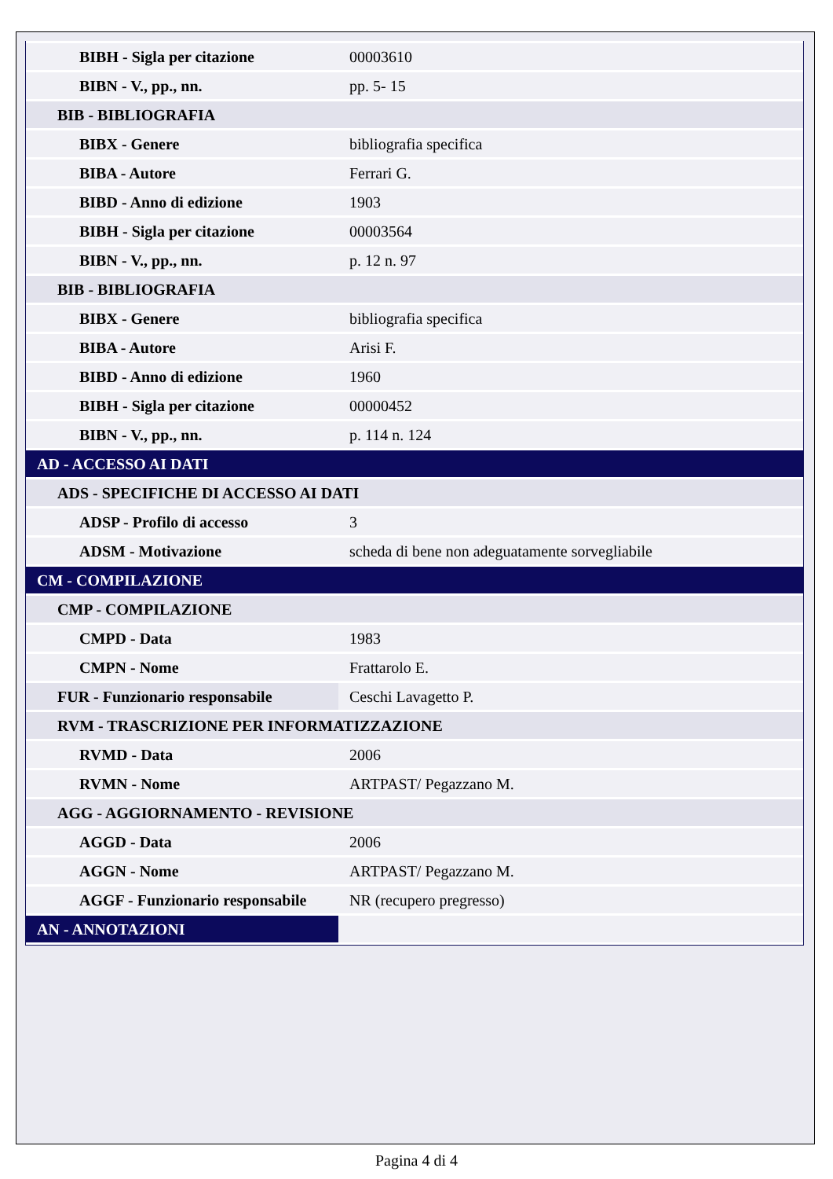| BIBH - Sigla per citazione | 00003610 |
| BIBN - V., pp., nn. | pp. 5- 15 |
| BIB - BIBLIOGRAFIA | |
| BIBX - Genere | bibliografia specifica |
| BIBA - Autore | Ferrari G. |
| BIBD - Anno di edizione | 1903 |
| BIBH - Sigla per citazione | 00003564 |
| BIBN - V., pp., nn. | p. 12 n. 97 |
| BIB - BIBLIOGRAFIA | |
| BIBX - Genere | bibliografia specifica |
| BIBA - Autore | Arisi F. |
| BIBD - Anno di edizione | 1960 |
| BIBH - Sigla per citazione | 00000452 |
| BIBN - V., pp., nn. | p. 114 n. 124 |
| AD - ACCESSO AI DATI | |
| ADS - SPECIFICHE DI ACCESSO AI DATI | |
| ADSP - Profilo di accesso | 3 |
| ADSM - Motivazione | scheda di bene non adeguatamente sorvegliabile |
| CM - COMPILAZIONE | |
| CMP - COMPILAZIONE | |
| CMPD - Data | 1983 |
| CMPN - Nome | Frattarolo E. |
| FUR - Funzionario responsabile | Ceschi Lavagetto P. |
| RVM - TRASCRIZIONE PER INFORMATIZZAZIONE | |
| RVMD - Data | 2006 |
| RVMN - Nome | ARTPAST/ Pegazzano M. |
| AGG - AGGIORNAMENTO - REVISIONE | |
| AGGD - Data | 2006 |
| AGGN - Nome | ARTPAST/ Pegazzano M. |
| AGGF - Funzionario responsabile | NR (recupero pregresso) |
| AN - ANNOTAZIONI | |
Pagina 4 di 4